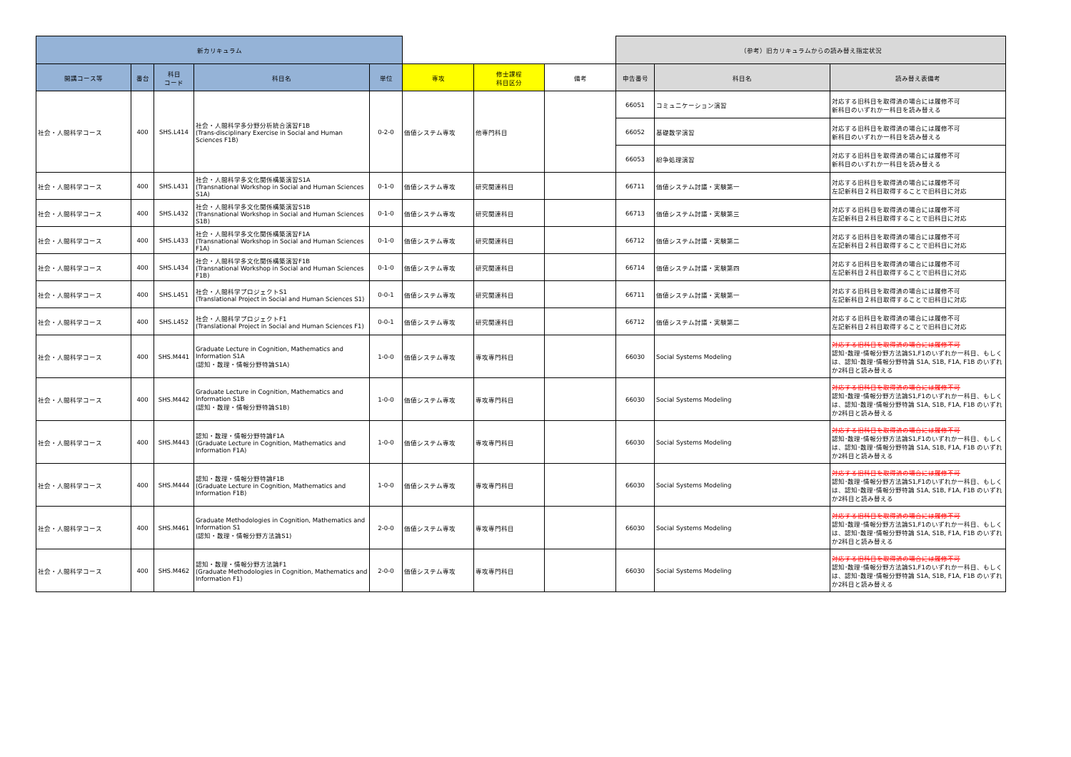| 新カリキュラム | | | | | | | | （参考）旧カリキュラムからの読み替え指定状況 | | |
| 開講コース等 | 番台 | 科目 コード | 科目名 | 単位 | 専攻 | 修士課程 科目区分 | 備考 | 申告番号 | 科目名 | 読み替え表備考 |
| 社会・人間科学コース | 400 | SHS.L414 | 社会・人間科学多分野分析統合演習F1B (Trans-disciplinary Exercise in Social and Human Sciences F1B) | 0-2-0 | 価値システム専攻 | 他専門科目 | | 66051 | コミュニケーション演習 | 対応する旧科目を取得済の場合には履修不可 新科目のいずれか一科目を読み替える |
| | | | | | | | | 66052 | 基礎数学演習 | 対応する旧科目を取得済の場合には履修不可 新科目のいずれか一科目を読み替える |
| | | | | | | | | 66053 | 紛争処理演習 | 対応する旧科目を取得済の場合には履修不可 新科目のいずれか一科目を読み替える |
| 社会・人間科学コース | 400 | SHS.L431 | 社会・人間科学多文化関係構築演習S1A (Transnational Workshop in Social and Human Sciences S1A) | 0-1-0 | 価値システム専攻 | 研究関連科目 | | 66711 | 価値システム討議・実験第一 | 対応する旧科目を取得済の場合には履修不可 左記新科目２科目取得することで旧科目に対応 |
| 社会・人間科学コース | 400 | SHS.L432 | 社会・人間科学多文化関係構築演習S1B (Transnational Workshop in Social and Human Sciences S1B) | 0-1-0 | 価値システム専攻 | 研究関連科目 | | 66713 | 価値システム討議・実験第三 | 対応する旧科目を取得済の場合には履修不可 左記新科目２科目取得することで旧科目に対応 |
| 社会・人間科学コース | 400 | SHS.L433 | 社会・人間科学多文化関係構築演習F1A (Transnational Workshop in Social and Human Sciences F1A) | 0-1-0 | 価値システム専攻 | 研究関連科目 | | 66712 | 価値システム討議・実験第二 | 対応する旧科目を取得済の場合には履修不可 左記新科目２科目取得することで旧科目に対応 |
| 社会・人間科学コース | 400 | SHS.L434 | 社会・人間科学多文化関係構築演習F1B (Transnational Workshop in Social and Human Sciences F1B) | 0-1-0 | 価値システム専攻 | 研究関連科目 | | 66714 | 価値システム討議・実験第四 | 対応する旧科目を取得済の場合には履修不可 左記新科目２科目取得することで旧科目に対応 |
| 社会・人間科学コース | 400 | SHS.L451 | 社会・人間科学プロジェクトS1 (Translational Project in Social and Human Sciences S1) | 0-0-1 | 価値システム専攻 | 研究関連科目 | | 66711 | 価値システム討議・実験第一 | 対応する旧科目を取得済の場合には履修不可 左記新科目２科目取得することで旧科目に対応 |
| 社会・人間科学コース | 400 | SHS.L452 | 社会・人間科学プロジェクトF1 (Translational Project in Social and Human Sciences F1) | 0-0-1 | 価値システム専攻 | 研究関連科目 | | 66712 | 価値システム討議・実験第二 | 対応する旧科目を取得済の場合には履修不可 左記新科目２科目取得することで旧科目に対応 |
| 社会・人間科学コース | 400 | SHS.M441 | Graduate Lecture in Cognition, Mathematics and Information S1A (認知・数理・情報分野特論S1A) | 1-0-0 | 価値システム専攻 | 専攻専門科目 | | 66030 | Social Systems Modeling | 対応する旧科目を取得済の場合には履修不可 認知･数理･情報分野方法論S1,F1のいずれか一科目、もしくは、認知･数理･情報分野特論 S1A, S1B, F1A, F1B のいずれか2科目と読み替える |
| 社会・人間科学コース | 400 | SHS.M442 | Graduate Lecture in Cognition, Mathematics and Information S1B (認知・数理・情報分野特論S1B) | 1-0-0 | 価値システム専攻 | 専攻専門科目 | | 66030 | Social Systems Modeling | 対応する旧科目を取得済の場合には履修不可 認知･数理･情報分野方法論S1,F1のいずれか一科目、もしくは、認知･数理･情報分野特論 S1A, S1B, F1A, F1B のいずれか2科目と読み替える |
| 社会・人間科学コース | 400 | SHS.M443 | 認知・数理・情報分野特論F1A (Graduate Lecture in Cognition, Mathematics and Information F1A) | 1-0-0 | 価値システム専攻 | 専攻専門科目 | | 66030 | Social Systems Modeling | 対応する旧科目を取得済の場合には履修不可 認知･数理･情報分野方法論S1,F1のいずれか一科目、もしくは、認知･数理･情報分野特論 S1A, S1B, F1A, F1B のいずれか2科目と読み替える |
| 社会・人間科学コース | 400 | SHS.M444 | 認知・数理・情報分野特論F1B (Graduate Lecture in Cognition, Mathematics and Information F1B) | 1-0-0 | 価値システム専攻 | 専攻専門科目 | | 66030 | Social Systems Modeling | 対応する旧科目を取得済の場合には履修不可 認知･数理･情報分野方法論S1,F1のいずれか一科目、もしくは、認知･数理･情報分野特論 S1A, S1B, F1A, F1B のいずれか2科目と読み替える |
| 社会・人間科学コース | 400 | SHS.M461 | Graduate Methodologies in Cognition, Mathematics and Information S1 (認知・数理・情報分野方法論S1) | 2-0-0 | 価値システム専攻 | 専攻専門科目 | | 66030 | Social Systems Modeling | 対応する旧科目を取得済の場合には履修不可 認知･数理･情報分野方法論S1,F1のいずれか一科目、もしくは、認知･数理･情報分野特論 S1A, S1B, F1A, F1B のいずれか2科目と読み替える |
| 社会・人間科学コース | 400 | SHS.M462 | 認知・数理・情報分野方法論F1 (Graduate Methodologies in Cognition, Mathematics and Information F1) | 2-0-0 | 価値システム専攻 | 専攻専門科目 | | 66030 | Social Systems Modeling | 対応する旧科目を取得済の場合には履修不可 認知･数理･情報分野方法論S1,F1のいずれか一科目、もしくは、認知･数理･情報分野特論 S1A, S1B, F1A, F1B のいずれか2科目と読み替える |